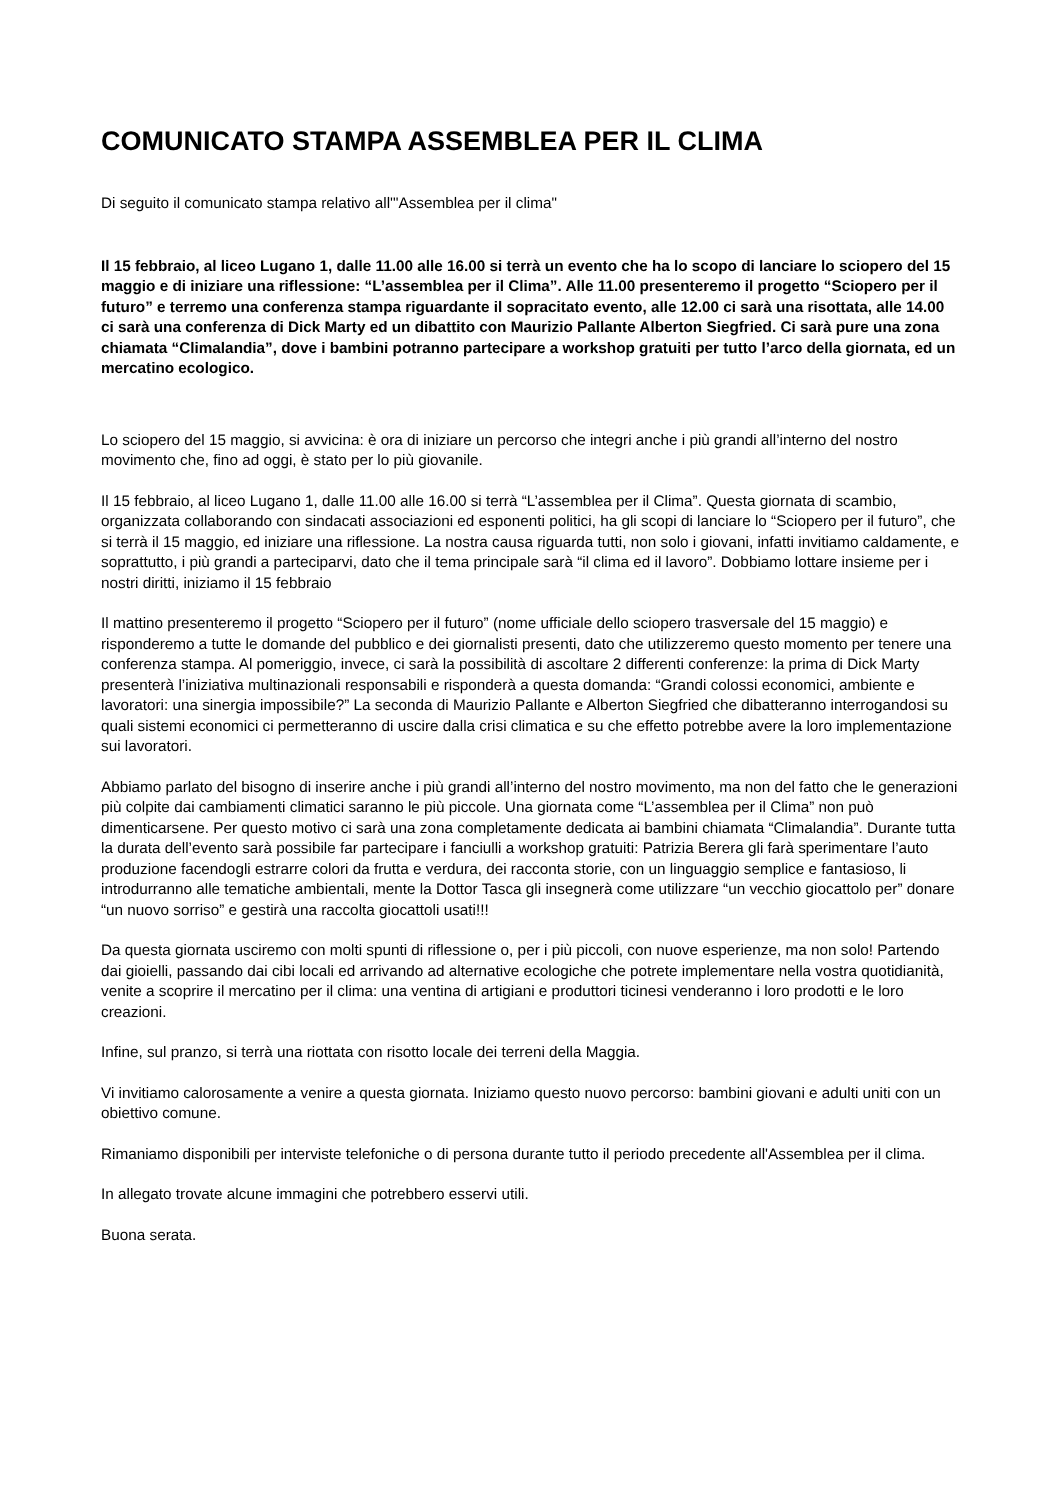COMUNICATO STAMPA ASSEMBLEA PER IL CLIMA
Di seguito il comunicato stampa relativo all'"Assemblea per il clima"
Il 15 febbraio, al liceo Lugano 1, dalle 11.00 alle 16.00 si terrà un evento che ha lo scopo di lanciare lo sciopero del 15 maggio e di iniziare una riflessione: “L’assemblea per il Clima”. Alle 11.00 presenteremo il progetto “Sciopero per il futuro” e terremo una conferenza stampa riguardante il sopracitato evento, alle 12.00 ci sarà una risottata, alle 14.00 ci sarà una conferenza di Dick Marty ed un dibattito con Maurizio Pallante Alberton Siegfried. Ci sarà pure una zona chiamata “Climalandia”, dove i bambini potranno partecipare a workshop gratuiti per tutto l’arco della giornata, ed un mercatino ecologico.
Lo sciopero del 15 maggio, si avvicina: è ora di iniziare un percorso che integri anche i più grandi all’interno del nostro movimento che, fino ad oggi, è stato per lo più giovanile.
Il 15 febbraio, al liceo Lugano 1, dalle 11.00 alle 16.00 si terrà “L’assemblea per il Clima”. Questa giornata di scambio, organizzata collaborando con sindacati associazioni ed esponenti politici, ha gli scopi di lanciare lo “Sciopero per il futuro”, che si terrà il 15 maggio, ed iniziare una riflessione. La nostra causa riguarda tutti, non solo i giovani, infatti invitiamo caldamente, e soprattutto, i più grandi a parteciparvi, dato che il tema principale sarà “il clima ed il lavoro”. Dobbiamo lottare insieme per i nostri diritti, iniziamo il 15 febbraio
Il mattino presenteremo il progetto “Sciopero per il futuro” (nome ufficiale dello sciopero trasversale del 15 maggio) e risponderemo a tutte le domande del pubblico e dei giornalisti presenti, dato che utilizzeremo questo momento per tenere una conferenza stampa. Al pomeriggio, invece, ci sarà la possibilità di ascoltare 2 differenti conferenze: la prima di Dick Marty presenterà l’iniziativa multinazionali responsabili e risponderà a questa domanda: “Grandi colossi economici, ambiente e lavoratori: una sinergia impossibile?” La seconda di Maurizio Pallante e Alberton Siegfried che dibatteranno interrogandosi su quali sistemi economici ci permetteranno di uscire dalla crisi climatica e su che effetto potrebbe avere la loro implementazione sui lavoratori.
Abbiamo parlato del bisogno di inserire anche i più grandi all’interno del nostro movimento, ma non del fatto che le generazioni più colpite dai cambiamenti climatici saranno le più piccole. Una giornata come “L’assemblea per il Clima” non può dimenticarsene. Per questo motivo ci sarà una zona completamente dedicata ai bambini chiamata “Climalandia”. Durante tutta la durata dell’evento sarà possibile far partecipare i fanciulli a workshop gratuiti: Patrizia Berera gli farà sperimentare l’auto produzione facendogli estrarre colori da frutta e verdura, dei racconta storie, con un linguaggio semplice e fantasioso, li introdurranno alle tematiche ambientali, mente la Dottor Tasca gli insegnerà come utilizzare “un vecchio giocattolo per” donare “un nuovo sorriso” e gestirà una raccolta giocattoli usati!!!
Da questa giornata usciremo con molti spunti di riflessione o, per i più piccoli, con nuove esperienze, ma non solo! Partendo dai gioielli, passando dai cibi locali ed arrivando ad alternative ecologiche che potrete implementare nella vostra quotidianità, venite a scoprire il mercatino per il clima: una ventina di artigiani e produttori ticinesi venderanno i loro prodotti e le loro creazioni.
Infine, sul pranzo, si terrà una riottata con risotto locale dei terreni della Maggia.
Vi invitiamo calorosamente a venire a questa giornata. Iniziamo questo nuovo percorso: bambini giovani e adulti uniti con un obiettivo comune.
Rimaniamo disponibili per interviste telefoniche o di persona durante tutto il periodo precedente all'Assemblea per il clima.
In allegato trovate alcune immagini che potrebbero esservi utili.
Buona serata.